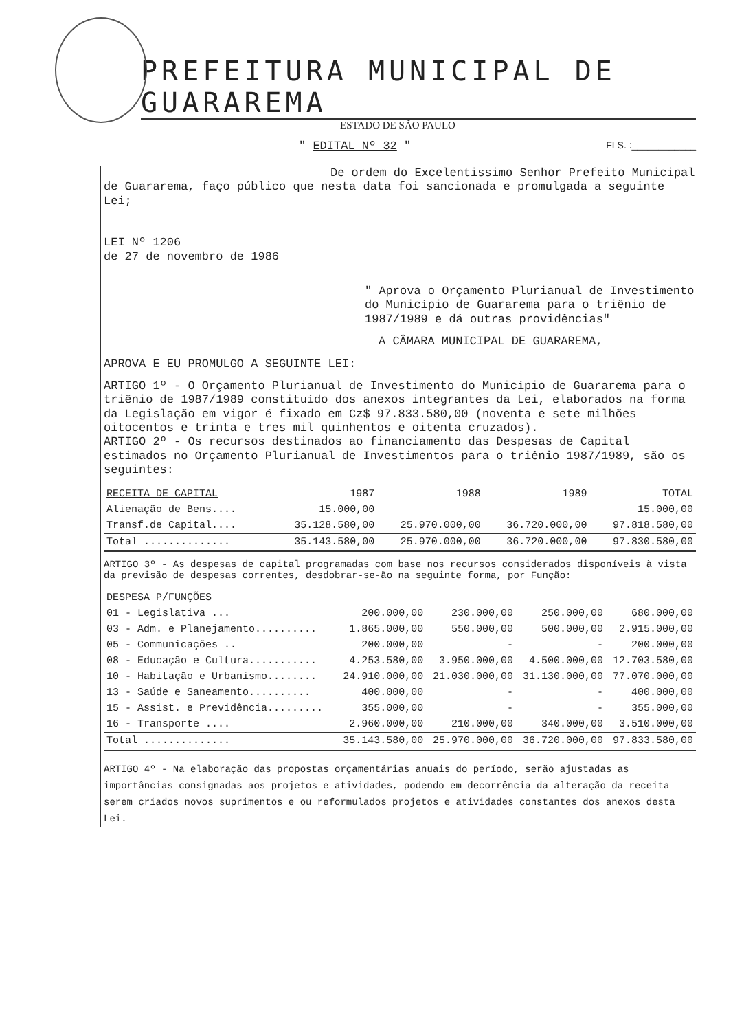PREFEITURA MUNICIPAL DE GUARAREMA
ESTADO DE SÃO PAULO
" EDITAL Nº 32 " FLS. :____________
De ordem do Excelentissimo Senhor Prefeito Municipal de Guararema, faço público que nesta data foi sancionada e promulgada a seguinte Lei;
LEI Nº 1206
de 27 de novembro de 1986
" Aprova o Orçamento Plurianual de Investimento do Município de Guararema para o triênio de 1987/1989 e dá outras providências"
A CÂMARA MUNICIPAL DE GUARAREMA,
APROVA E EU PROMULGO A SEGUINTE LEI:
ARTIGO 1º - O Orçamento Plurianual de Investimento do Município de Guararema para o triênio de 1987/1989 constituído dos anexos integrantes da Lei, elaborados na forma da Legislação em vigor é fixado em Cz$ 97.833.580,00 (noventa e sete milhões oitocentos e trinta e tres mil quinhentos e oitenta cruzados).
ARTIGO 2º - Os recursos destinados ao financiamento das Despesas de Capital estimados no Orçamento Plurianual de Investimentos para o triênio 1987/1989, são os seguintes:
| RECEITA DE CAPITAL | 1987 | 1988 | 1989 | TOTAL |
| --- | --- | --- | --- | --- |
| Alienação de Bens.... | 15.000,00 | | | 15.000,00 |
| Transf.de Capital.... | 35.128.580,00 | 25.970.000,00 | 36.720.000,00 | 97.818.580,00 |
| Total .............. | 35.143.580,00 | 25.970.000,00 | 36.720.000,00 | 97.830.580,00 |
ARTIGO 3º - As despesas de capital programadas com base nos recursos considerados disponíveis à vista da previsão de despesas correntes, desdobrar-se-ão na seguinte forma, por Função:
| DESPESA P/FUNÇÕES | | | | |
| --- | --- | --- | --- | --- |
| 01 - Legislativa ... | 200.000,00 | 230.000,00 | 250.000,00 | 680.000,00 |
| 03 - Adm. e Planejamento.......... | 1.865.000,00 | 550.000,00 | 500.000,00 | 2.915.000,00 |
| 05 - Communicações .. | 200.000,00 | - | - | 200.000,00 |
| 08 - Educação e Cultura........... | 4.253.580,00 | 3.950.000,00 | 4.500.000,00 | 12.703.580,00 |
| 10 - Habitação e Urbanismo........ | 24.910.000,00 | 21.030.000,00 | 31.130.000,00 | 77.070.000,00 |
| 13 - Saúde e Saneamento.......... | 400.000,00 | - | - | 400.000,00 |
| 15 - Assist. e Previdência......... | 355.000,00 | - | - | 355.000,00 |
| 16 - Transporte .... | 2.960.000,00 | 210.000,00 | 340.000,00 | 3.510.000,00 |
| Total .............. | 35.143.580,00 | 25.970.000,00 | 36.720.000,00 | 97.833.580,00 |
ARTIGO 4º - Na elaboração das propostas orçamentárias anuais do período, serão ajustadas as importâncias consignadas aos projetos e atividades, podendo em decorrência da alteração da receita serem criados novos suprimentos e ou reformulados projetos e atividades constantes dos anexos desta Lei.